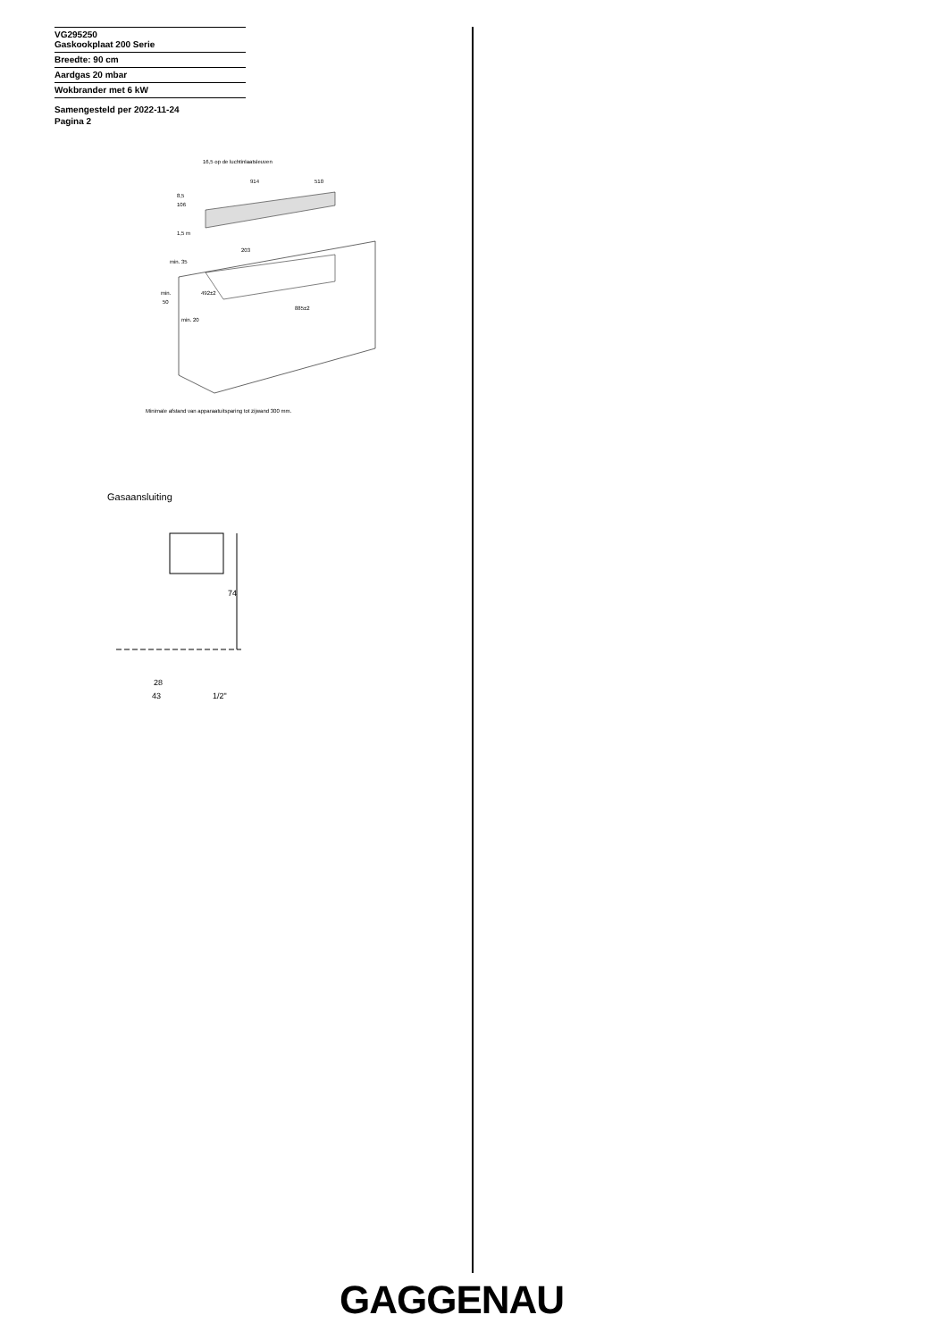VG295250
Gaskookplaat 200 Serie
Breedte: 90 cm
Aardgas 20 mbar
Wokbrander met 6 kW
Samengesteld per 2022-11-24
Pagina 2
16,5 op de luchtinlaatsleuven
914
510
8,5
106
1,5 m
203
min. 35
492±2
min.
50
885±2
min. 20
Minimale afstand van apparaatuitsparing tot zijwand 300 mm.
Gasaansluiting
74
28
43
1/2"
GAGGENAU